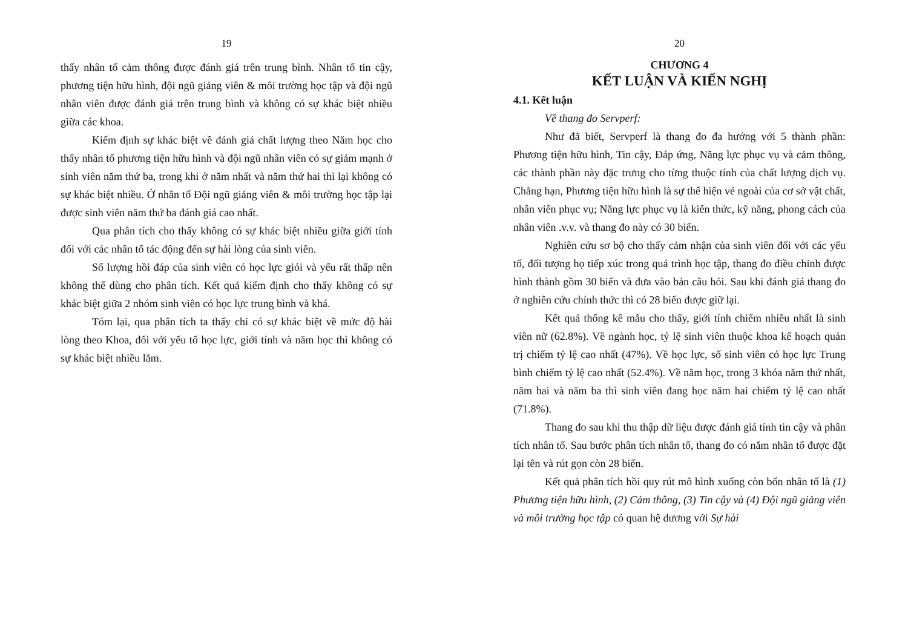19
thấy nhân tố cảm thông được đánh giá trên trung bình. Nhân tố tin cậy, phương tiện hữu hình, đội ngũ giảng viên & môi trường học tập và đội ngũ nhân viên được đánh giá trên trung bình và không có sự khác biệt nhiều giữa các khoa.
Kiểm định sự khác biệt về đánh giá chất lượng theo Năm học cho thấy nhân tố phương tiện hữu hình và đội ngũ nhân viên có sự giảm mạnh ở sinh viên năm thứ ba, trong khi ở năm nhất và năm thứ hai thì lại không có sự khác biệt nhiều. Ở nhân tố Đội ngũ giảng viên & môi trường học tập lại được sinh viên năm thứ ba đánh giá cao nhất.
Qua phân tích cho thấy không có sự khác biệt nhiều giữa giới tính đối với các nhân tố tác động đến sự hài lòng của sinh viên.
Số lượng hồi đáp của sinh viên có học lực giỏi và yếu rất thấp nên không thể dùng cho phân tích. Kết quả kiểm định cho thấy không có sự khác biệt giữa 2 nhóm sinh viên có học lực trung bình và khá.
Tóm lại, qua phân tích ta thấy chỉ có sự khác biệt về mức độ hài lòng theo Khoa, đối với yếu tố học lực, giới tính và năm học thì không có sự khác biệt nhiều lắm.
20
CHƯƠNG 4
KẾT LUẬN VÀ KIẾN NGHỊ
4.1. Kết luận
Về thang đo Servperf:
Như đã biết, Servperf là thang đo đa hướng với 5 thành phần: Phương tiện hữu hình, Tin cậy, Đáp ứng, Năng lực phục vụ và cảm thông, các thành phần này đặc trưng cho từng thuộc tính của chất lượng dịch vụ. Chẳng hạn, Phương tiện hữu hình là sự thể hiện vẻ ngoài của cơ sở vật chất, nhân viên phục vụ; Năng lực phục vụ là kiến thức, kỹ năng, phong cách của nhân viên .v.v. và thang đo này có 30 biến.
Nghiên cứu sơ bộ cho thấy cảm nhận của sinh viên đối với các yếu tố, đối tượng họ tiếp xúc trong quá trình học tập, thang đo điều chỉnh được hình thành gồm 30 biến và đưa vào bản câu hỏi. Sau khi đánh giá thang đo ở nghiên cứu chính thức thì có 28 biến được giữ lại.
Kết quả thống kê mẫu cho thấy, giới tính chiếm nhiều nhất là sinh viên nữ (62.8%). Về ngành học, tỷ lệ sinh viên thuộc khoa kế hoạch quản trị chiếm tỷ lệ cao nhất (47%). Về học lực, số sinh viên có học lực Trung bình chiếm tỷ lệ cao nhất (52.4%). Về năm học, trong 3 khóa năm thứ nhất, năm hai và năm ba thì sinh viên đang học năm hai chiếm tỷ lệ cao nhất (71.8%).
Thang đo sau khi thu thập dữ liệu được đánh giá tính tin cậy và phân tích nhân tố. Sau bước phân tích nhân tố, thang đo có năm nhân tố được đặt lại tên và rút gọn còn 28 biến.
Kết quả phân tích hồi quy rút mô hình xuống còn bốn nhân tố là (1) Phương tiện hữu hình, (2) Cảm thông, (3) Tin cậy và (4) Đội ngũ giảng viên và môi trường học tập có quan hệ dương với Sự hài